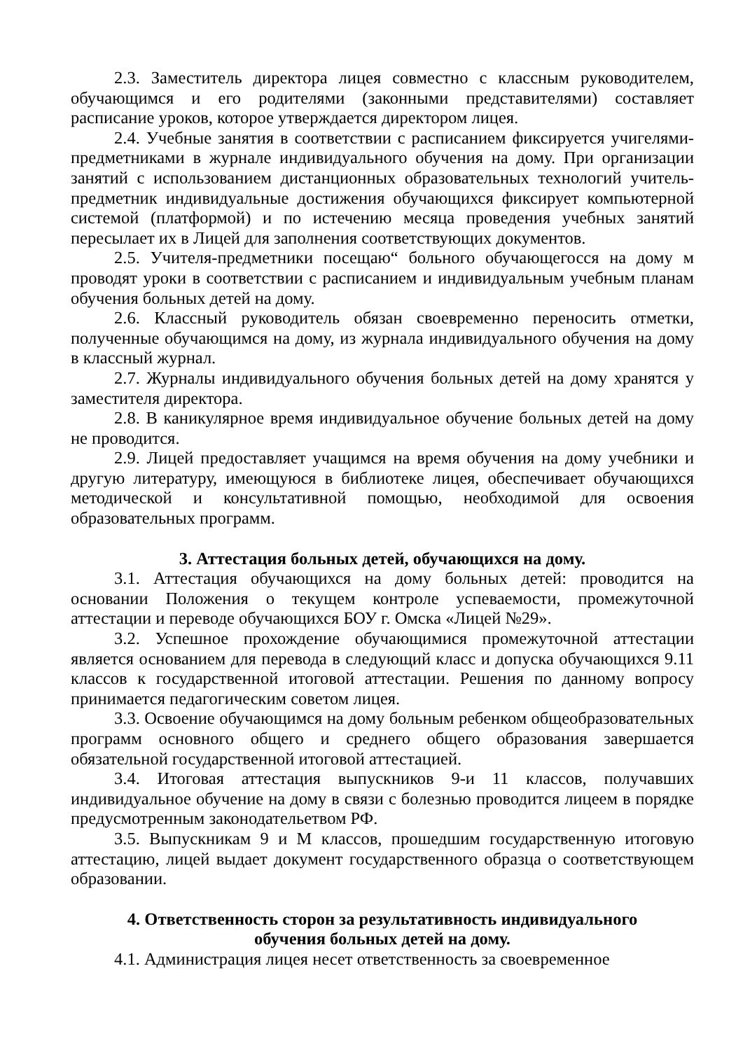2.3. Заместитель директора лицея совместно с классным руководителем, обучающимся и его родителями (законными представителями) составляет расписание уроков, которое утверждается директором лицея.
2.4. Учебные занятия в соответствии с расписанием фиксируется учигелями-предметниками в журнале индивидуального обучения на дому. При организации занятий с использованием дистанционных образовательных технологий учитель-предметник индивидуальные достижения обучающихся фиксирует компьютерной системой (платформой) и по истечению месяца проведения учебных занятий пересылает их в Лицей для заполнения соответствующих документов.
2.5. Учителя-предметники посещаю“ больного обучающегосся на дому м проводят уроки в соответствии с расписанием и индивидуальным учебным планам обучения больных детей на дому.
2.6. Классный руководитель обязан своевременно переносить отметки, полученные обучающимся на дому, из журнала индивидуального обучения на дому в классный журнал.
2.7. Журналы индивидуального обучения больных детей на дому хранятся у заместителя директора.
2.8. В каникулярное время индивидуальное обучение больных детей на дому не проводится.
2.9. Лицей предоставляет учащимся на время обучения на дому учебники и другую литературу, имеющуюся в библиотеке лицея, обеспечивает обучающихся методической и консультативной помощью, необходимой для освоения образовательных программ.
3. Аттестация больных детей, обучающихся на дому.
3.1. Аттестация обучающихся на дому больных детей: проводится на основании Положения о текущем контроле успеваемости, промежуточной аттестации и переводе обучающихся БОУ г. Омска «Лицей №29».
3.2. Успешное прохождение обучающимися промежуточной аттестации является основанием для перевода в следующий класс и допуска обучающихся 9.11 классов к государственной итоговой аттестации. Решения по данному вопросу принимается педагогическим советом лицея.
3.3. Освоение обучающимся на дому больным ребенком общеобразовательных программ основного общего и среднего общего образования завершается обязательной государственной итоговой аттестацией.
3.4. Итоговая аттестация выпускников 9-и 11 классов, получавших индивидуальное обучение на дому в связи с болезнью проводится лицеем в порядке предусмотренным законодательетвом РФ.
3.5. Выпускникам 9 и М классов, прошедшим государственную итоговую аттестацию, лицей выдает документ государственного образца о соответствующем образовании.
4. Ответственность сторон за результативность индивидуального
обучения больных детей на дому.
4.1. Администрация лицея несет ответственность за своевременное